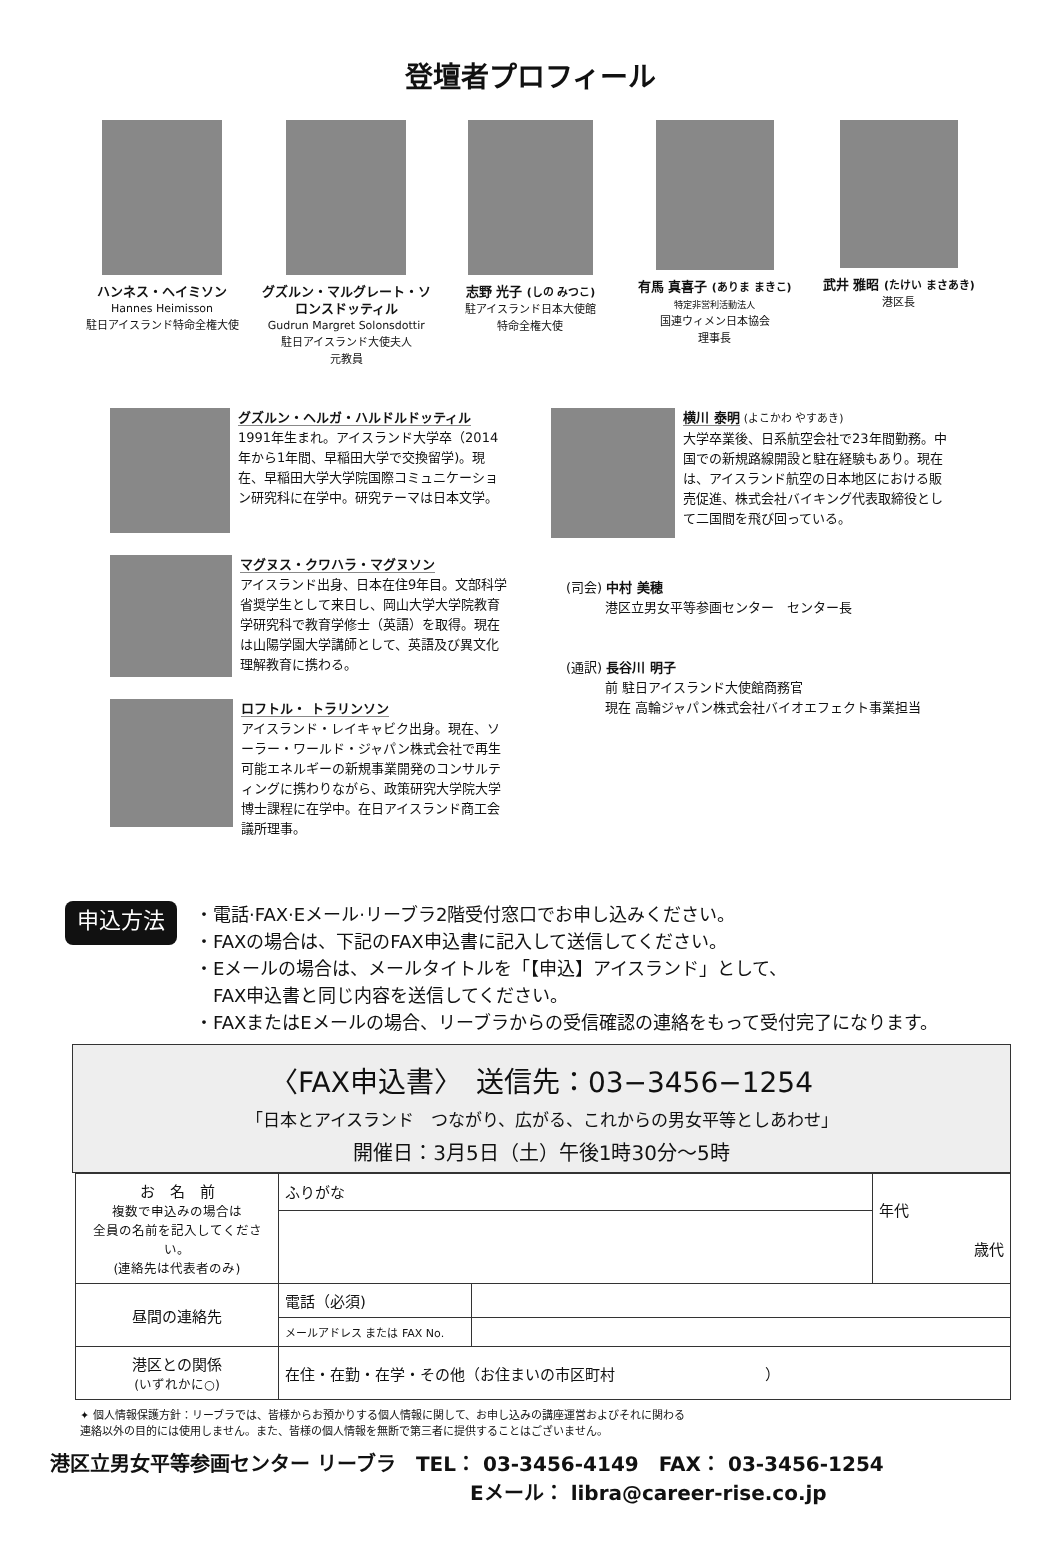登壇者プロフィール
ハンネス・ヘイミソン
Hannes Heimisson
駐日アイスランド特命全権大使
グズルン・マルグレート・ソロンスドッティル
Gudrun Margret Solonsdottir
駐日アイスランド大使夫人
元教員
志野 光子 (しの みつこ)
駐アイスランド日本大使館
特命全権大使
有馬 真喜子 (ありま まきこ)
特定非営利活動法人
国連ウィメン日本協会
理事長
武井 雅昭 (たけい まさあき)
港区長
グズルン・ヘルガ・ハルドルドッティル
1991年生まれ。アイスランド大学卒（2014年から1年間、早稲田大学で交換留学)。現在、早稲田大学大学院国際コミュニケーション研究科に在学中。研究テーマは日本文学。
マグヌス・クワハラ・マグヌソン
アイスランド出身、日本在住9年目。文部科学省奨学生として来日し、岡山大学大学院教育学研究科で教育学修士（英語）を取得。現在は山陽学園大学講師として、英語及び異文化理解教育に携わる。
ロフトル・ トラリンソン
アイスランド・レイキャビク出身。現在、ソーラー・ワールド・ジャパン株式会社で再生可能エネルギーの新規事業開発のコンサルティングに携わりながら、政策研究大学院大学博士課程に在学中。在日アイスランド商工会議所理事。
横川 泰明 (よこかわ やすあき)
大学卒業後、日系航空会社で23年間勤務。中国での新規路線開設と駐在経験もあり。現在は、アイスランド航空の日本地区における販売促進、株式会社バイキング代表取締役として二国間を飛び回っている。
(司会) 中村 美穂
　　　港区立男女平等参画センター　センター長
(通訳) 長谷川 明子
　　　前 駐日アイスランド大使館商務官
　　　現在 高輪ジャパン株式会社バイオエフェクト事業担当
申込方法
・電話·FAX·Eメール·リーブラ2階受付窓口でお申し込みください。
・FAXの場合は、下記のFAX申込書に記入して送信してください。
・Eメールの場合は、メールタイトルを「【申込】アイスランド」として、
　FAX申込書と同じ内容を送信してください。
・FAXまたはEメールの場合、リーブラからの受信確認の連絡をもって受付完了になります。
〈FAX申込書〉　送信先：03−3456−1254
「日本とアイスランド　つながり、広がる、これからの男女平等としあわせ」
開催日：3月5日（土）午後1時30分〜5時
| お 名 前 複数で申込みの場合は 全員の名前を記入してください。 (連絡先は代表者のみ) | ふりがな | | 年代 歳代 |
| 昼間の連絡先 | 電話（必須) | | |
| | メールアドレス または FAX No. | | |
| 港区との関係 (いずれかに○) | 在住・在勤・在学・その他（お住まいの市区町村 ） | | |
✦ 個人情報保護方針：リーブラでは、皆様からお預かりする個人情報に関して、お申し込みの講座運営およびそれに関わる
連絡以外の目的には使用しません。また、皆様の個人情報を無断で第三者に提供することはございません。
港区立男女平等参画センター リーブラ　TEL： 03-3456-4149　FAX： 03-3456-1254
Eメール： libra@career-rise.co.jp